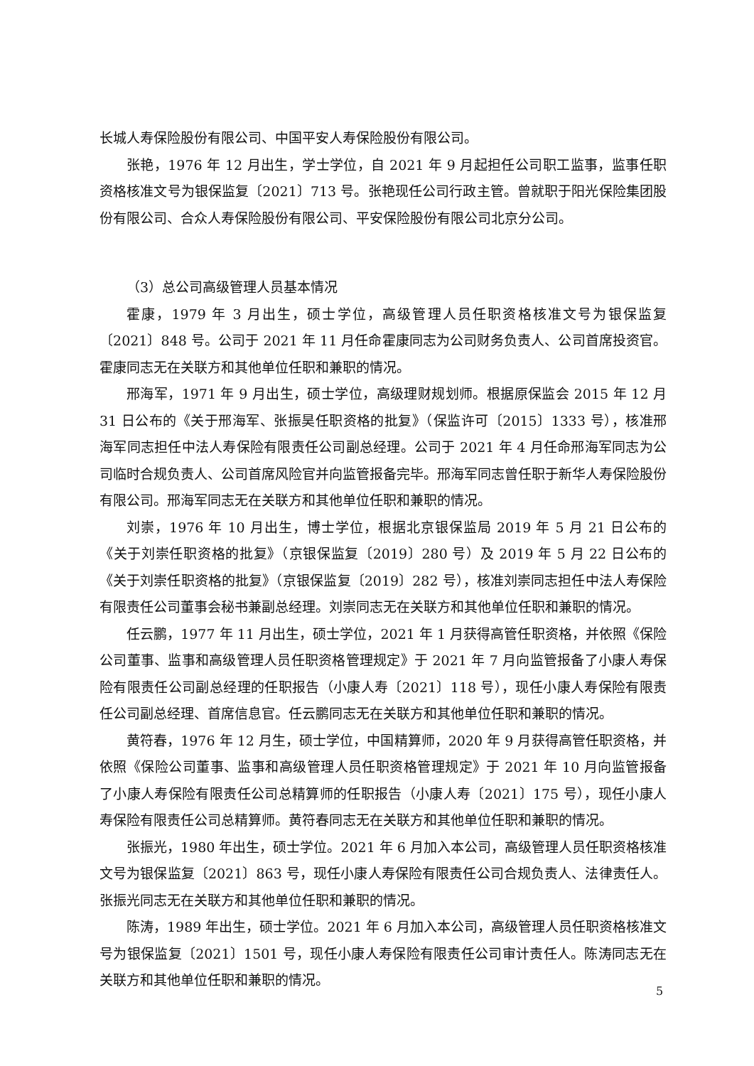长城人寿保险股份有限公司、中国平安人寿保险股份有限公司。
张艳，1976 年 12 月出生，学士学位，自 2021 年 9 月起担任公司职工监事，监事任职资格核准文号为银保监复〔2021〕713 号。张艳现任公司行政主管。曾就职于阳光保险集团股份有限公司、合众人寿保险股份有限公司、平安保险股份有限公司北京分公司。
（3）总公司高级管理人员基本情况
霍康，1979 年 3 月出生，硕士学位，高级管理人员任职资格核准文号为银保监复〔2021〕848 号。公司于 2021 年 11 月任命霍康同志为公司财务负责人、公司首席投资官。霍康同志无在关联方和其他单位任职和兼职的情况。
邢海军，1971 年 9 月出生，硕士学位，高级理财规划师。根据原保监会 2015 年 12 月 31 日公布的《关于邢海军、张振昊任职资格的批复》（保监许可〔2015〕1333 号），核准邢海军同志担任中法人寿保险有限责任公司副总经理。公司于 2021 年 4 月任命邢海军同志为公司临时合规负责人、公司首席风险官并向监管报备完毕。邢海军同志曾任职于新华人寿保险股份有限公司。邢海军同志无在关联方和其他单位任职和兼职的情况。
刘崇，1976 年 10 月出生，博士学位，根据北京银保监局 2019 年 5 月 21 日公布的《关于刘崇任职资格的批复》（京银保监复〔2019〕280 号）及 2019 年 5 月 22 日公布的《关于刘崇任职资格的批复》（京银保监复〔2019〕282 号），核准刘崇同志担任中法人寿保险有限责任公司董事会秘书兼副总经理。刘崇同志无在关联方和其他单位任职和兼职的情况。
任云鹏，1977 年 11 月出生，硕士学位，2021 年 1 月获得高管任职资格，并依照《保险公司董事、监事和高级管理人员任职资格管理规定》于 2021 年 7 月向监管报备了小康人寿保险有限责任公司副总经理的任职报告（小康人寿〔2021〕118 号），现任小康人寿保险有限责任公司副总经理、首席信息官。任云鹏同志无在关联方和其他单位任职和兼职的情况。
黄符春，1976 年 12 月生，硕士学位，中国精算师，2020 年 9 月获得高管任职资格，并依照《保险公司董事、监事和高级管理人员任职资格管理规定》于 2021 年 10 月向监管报备了小康人寿保险有限责任公司总精算师的任职报告（小康人寿〔2021〕175 号），现任小康人寿保险有限责任公司总精算师。黄符春同志无在关联方和其他单位任职和兼职的情况。
张振光，1980 年出生，硕士学位。2021 年 6 月加入本公司，高级管理人员任职资格核准文号为银保监复〔2021〕863 号，现任小康人寿保险有限责任公司合规负责人、法律责任人。张振光同志无在关联方和其他单位任职和兼职的情况。
陈涛，1989 年出生，硕士学位。2021 年 6 月加入本公司，高级管理人员任职资格核准文号为银保监复〔2021〕1501 号，现任小康人寿保险有限责任公司审计责任人。陈涛同志无在关联方和其他单位任职和兼职的情况。
5